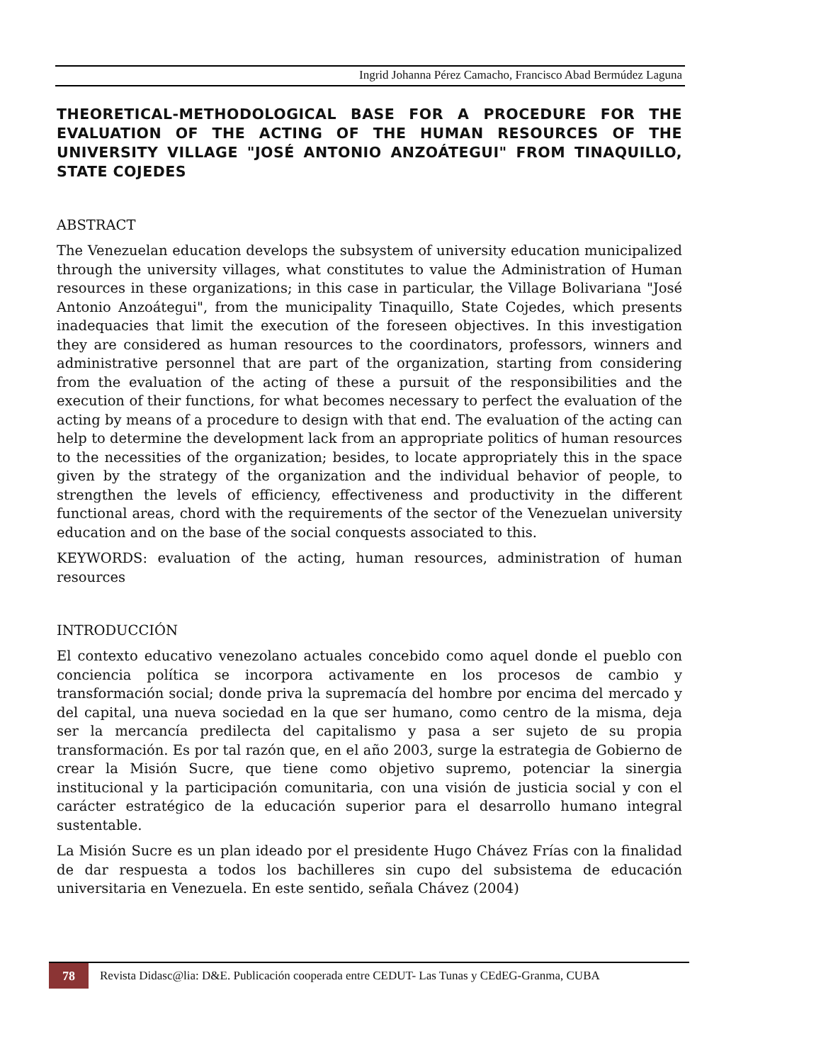Ingrid Johanna Pérez Camacho, Francisco Abad Bermúdez Laguna
THEORETICAL-METHODOLOGICAL BASE FOR A PROCEDURE FOR THE EVALUATION OF THE ACTING OF THE HUMAN RESOURCES OF THE UNIVERSITY VILLAGE "JOSÉ ANTONIO ANZOÁTEGUI" FROM TINAQUILLO, STATE COJEDES
ABSTRACT
The Venezuelan education develops the subsystem of university education municipalized through the university villages, what constitutes to value the Administration of Human resources in these organizations; in this case in particular, the Village Bolivariana "José Antonio Anzoátegui", from the municipality Tinaquillo, State Cojedes, which presents inadequacies that limit the execution of the foreseen objectives. In this investigation they are considered as human resources to the coordinators, professors, winners and administrative personnel that are part of the organization, starting from considering from the evaluation of the acting of these a pursuit of the responsibilities and the execution of their functions, for what becomes necessary to perfect the evaluation of the acting by means of a procedure to design with that end. The evaluation of the acting can help to determine the development lack from an appropriate politics of human resources to the necessities of the organization; besides, to locate appropriately this in the space given by the strategy of the organization and the individual behavior of people, to strengthen the levels of efficiency, effectiveness and productivity in the different functional areas, chord with the requirements of the sector of the Venezuelan university education and on the base of the social conquests associated to this.
KEYWORDS: evaluation of the acting, human resources, administration of human resources
INTRODUCCIÓN
El contexto educativo venezolano actuales concebido como aquel donde el pueblo con conciencia política se incorpora activamente en los procesos de cambio y transformación social; donde priva la supremacía del hombre por encima del mercado y del capital, una nueva sociedad en la que ser humano, como centro de la misma, deja ser la mercancía predilecta del capitalismo y pasa a ser sujeto de su propia transformación. Es por tal razón que, en el año 2003, surge la estrategia de Gobierno de crear la Misión Sucre, que tiene como objetivo supremo, potenciar la sinergia institucional y la participación comunitaria, con una visión de justicia social y con el carácter estratégico de la educación superior para el desarrollo humano integral sustentable.
La Misión Sucre es un plan ideado por el presidente Hugo Chávez Frías con la finalidad de dar respuesta a todos los bachilleres sin cupo del subsistema de educación universitaria en Venezuela. En este sentido, señala Chávez (2004)
78
Revista Didasc@lia: D&E. Publicación cooperada entre CEDUT- Las Tunas y CEdEG-Granma, CUBA